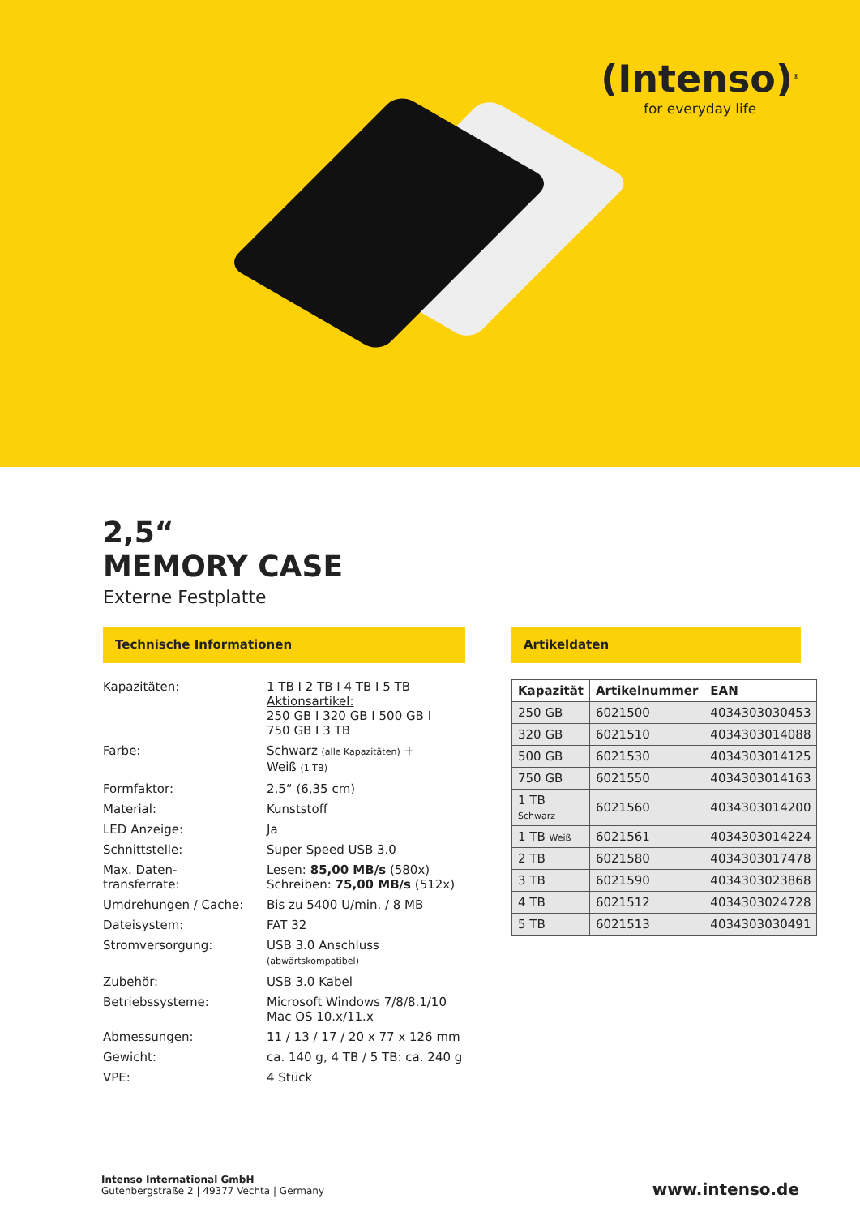(Intenso)<sup>®</sup>
for everyday life
2,5“
MEMORY CASE
Externe Festplatte
Technische Informationen
| Kapazitäten: | 1 TB I 2 TB I 4 TB I 5 TB Aktionsartikel: 250 GB I 320 GB I 500 GB I 750 GB I 3 TB |
| Farbe: | Schwarz (alle Kapazitäten) + Weiß (1 TB) |
| Formfaktor: | 2,5“ (6,35 cm) |
| Material: | Kunststoff |
| LED Anzeige: | Ja |
| Schnittstelle: | Super Speed USB 3.0 |
| Max. Daten- transferrate: | Lesen: 85,00 MB/s (580x) Schreiben: 75,00 MB/s (512x) |
| Umdrehungen / Cache: | Bis zu 5400 U/min. / 8 MB |
| Dateisystem: | FAT 32 |
| Stromversorgung: | USB 3.0 Anschluss (abwärtskompatibel) |
| Zubehör: | USB 3.0 Kabel |
| Betriebssysteme: | Microsoft Windows 7/8/8.1/10 Mac OS 10.x/11.x |
| Abmessungen: | 11 / 13 / 17 / 20 x 77 x 126 mm |
| Gewicht: | ca. 140 g, 4 TB / 5 TB: ca. 240 g |
| VPE: | 4 Stück |
Artikeldaten
| Kapazität | Artikelnummer | EAN |
| --- | --- | --- |
| 250 GB | 6021500 | 4034303030453 |
| 320 GB | 6021510 | 4034303014088 |
| 500 GB | 6021530 | 4034303014125 |
| 750 GB | 6021550 | 4034303014163 |
| 1 TB Schwarz | 6021560 | 4034303014200 |
| 1 TB Weiß | 6021561 | 4034303014224 |
| 2 TB | 6021580 | 4034303017478 |
| 3 TB | 6021590 | 4034303023868 |
| 4 TB | 6021512 | 4034303024728 |
| 5 TB | 6021513 | 4034303030491 |
Intenso International GmbH
Gutenbergstraße 2 | 49377 Vechta | Germany
www.intenso.de